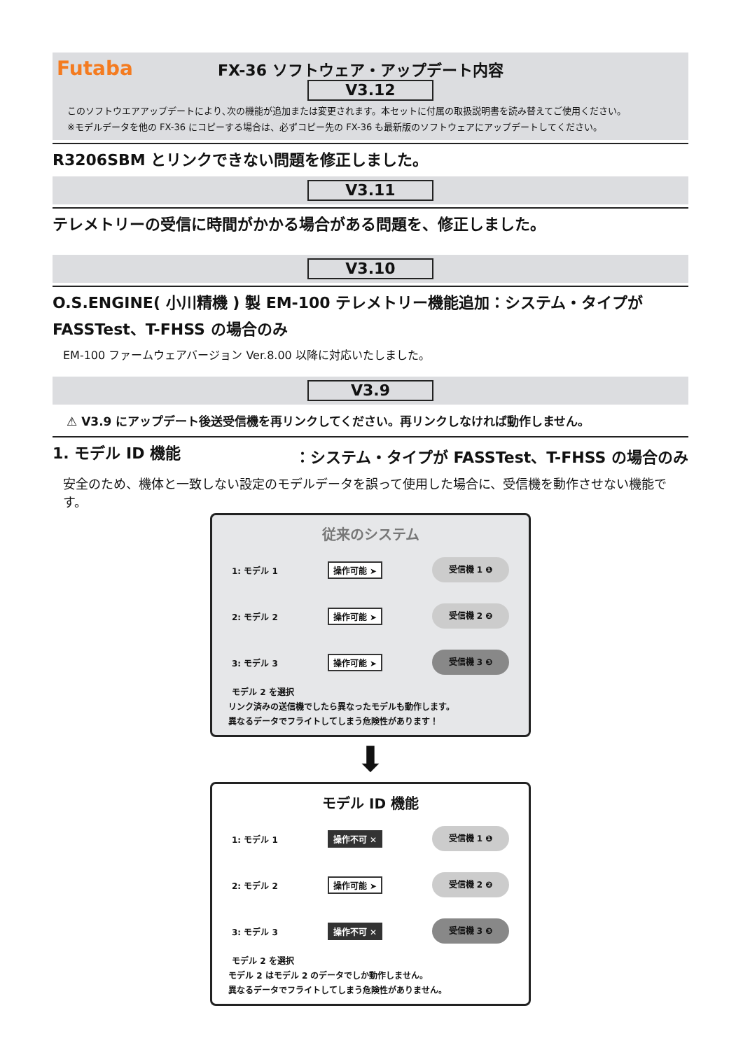Futaba FX-36 ソフトウェア・アップデート内容
V3.12
このソフトウエアアップデートにより､次の機能が追加または変更されます。本セットに付属の取扱説明書を読み替えてご使用ください。
※モデルデータを他の FX-36 にコピーする場合は、必ずコピー先の FX-36 も最新版のソフトウェアにアップデートしてください。
R3206SBM とリンクできない問題を修正しました。
V3.11
テレメトリーの受信に時間がかかる場合がある問題を、修正しました。
V3.10
O.S.ENGINE( 小川精機 ) 製 EM-100 テレメトリー機能追加：システム・タイプが FASSTest、T-FHSS の場合のみ
EM-100 ファームウェアバージョン Ver.8.00 以降に対応いたしました。
V3.9
⚠ V3.9 にアップデート後送受信機を再リンクしてください。再リンクしなければ動作しません。
1. モデル ID 機能 ：システム・タイプが FASSTest、T-FHSS の場合のみ
安全のため、機体と一致しない設定のモデルデータを誤って使用した場合に、受信機を動作させない機能です。
従来のシステム
1: モデル 1 操作可能 ➤ 受信機 1 ❶
2: モデル 2 操作可能 ➤ 受信機 2 ❷
3: モデル 3 操作可能 ➤ 受信機 3 ❸
モデル 2 を選択
リンク済みの送信機でしたら異なったモデルも動作します。
異なるデータでフライトしてしまう危険性があります！
⬇
モデル ID 機能
1: モデル 1 操作不可 ✕ 受信機 1 ❶
2: モデル 2 操作可能 ➤ 受信機 2 ❷
3: モデル 3 操作不可 ✕ 受信機 3 ❸
モデル 2 を選択
モデル 2 はモデル 2 のデータでしか動作しません。
異なるデータでフライトしてしまう危険性がありません。